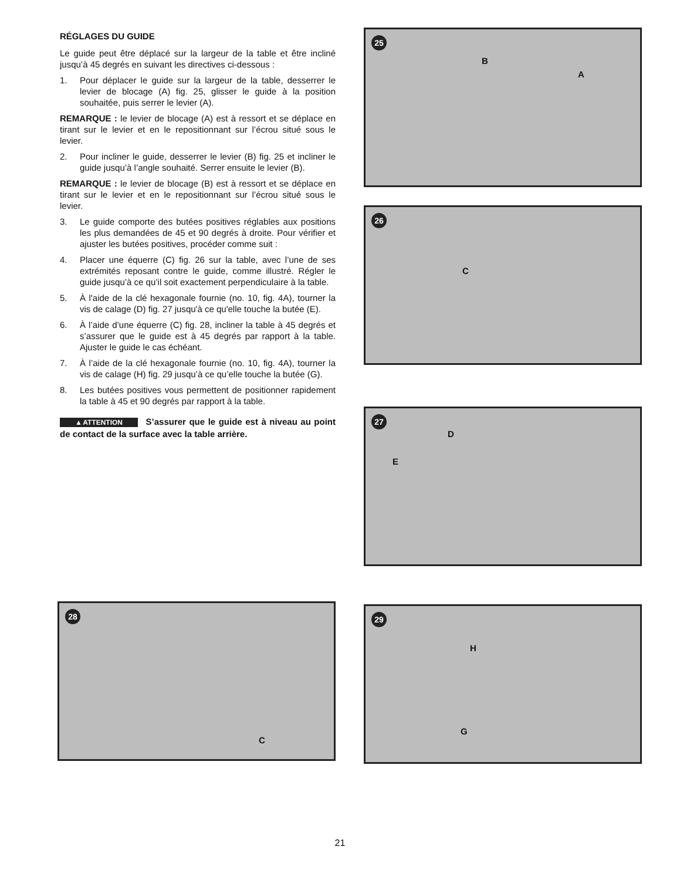RÉGLAGES DU GUIDE
Le guide peut être déplacé sur la largeur de la table et être incliné jusqu’à 45 degrés en suivant les directives ci-dessous :
1. Pour déplacer le guide sur la largeur de la table, desserrer le levier de blocage (A) fig. 25, glisser le guide à la position souhaitée, puis serrer le levier (A).
REMARQUE : le levier de blocage (A) est à ressort et se déplace en tirant sur le levier et en le repositionnant sur l’écrou situé sous le levier.
2. Pour incliner le guide, desserrer le levier (B) fig. 25 et incliner le guide jusqu’à l’angle souhaité. Serrer ensuite le levier (B).
REMARQUE : le levier de blocage (B) est à ressort et se déplace en tirant sur le levier et en le repositionnant sur l’écrou situé sous le levier.
3. Le guide comporte des butées positives réglables aux positions les plus demandées de 45 et 90 degrés à droite. Pour vérifier et ajuster les butées positives, procéder comme suit :
4. Placer une équerre (C) fig. 26 sur la table, avec l’une de ses extrémités reposant contre le guide, comme illustré. Régler le guide jusqu’à ce qu’il soit exactement perpendiculaire à la table.
5. À l'aide de la clé hexagonale fournie (no. 10, fig. 4A), tourner la vis de calage (D) fig. 27 jusqu'à ce qu'elle touche la butée (E).
6. À l’aide d’une équerre (C) fig. 28, incliner la table à 45 degrés et s’assurer que le guide est à 45 degrés par rapport à la table. Ajuster le guide le cas échéant.
7. À l’aide de la clé hexagonale fournie (no. 10, fig. 4A), tourner la vis de calage (H) fig. 29 jusqu’à ce qu’elle touche la butée (G).
8. Les butées positives vous permettent de positionner rapidement la table à 45 et 90 degrés par rapport à la table.
▲ATTENTION S’assurer que le guide est à niveau au point de contact de la surface avec la table arrière.
25
B
A
26
C
27
D
E
28
C
29
H
G
21